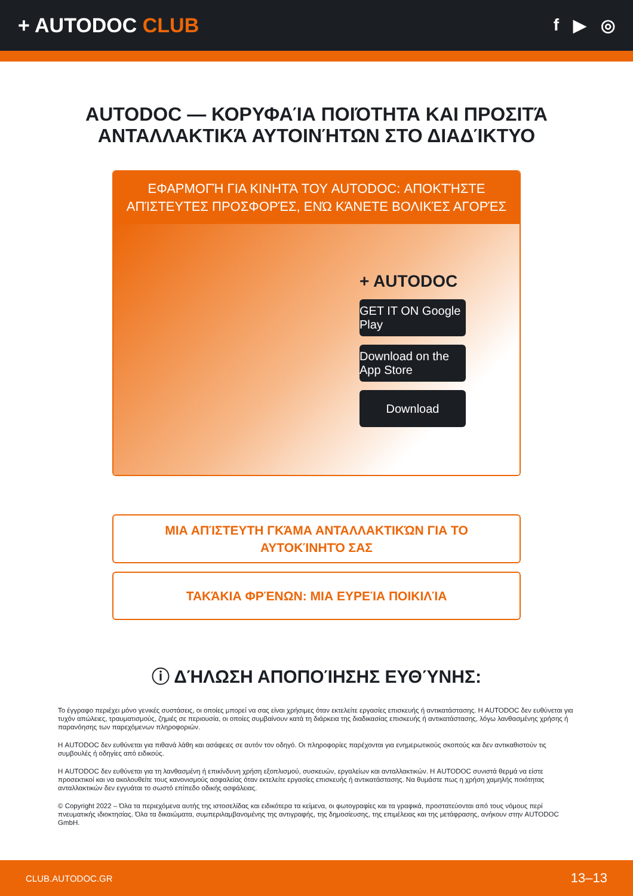+ AUTODOC CLUB
f ▶ ◎
AUTODOC — ΚΟΡΥΦΑΊΑ ΠΟΙΌΤΗΤΑ ΚΑΙ ΠΡΟΣΙΤΆ ΑΝΤΑΛΛΑΚΤΙΚΆ ΑΥΤΟΙΝΉΤΩΝ ΣΤΟ ΔΙΑΔΊΚΤΥΟ
ΕΦΑΡΜΟΓΉ ΓΙΑ ΚΙΝΗΤΆ ΤΟΥ AUTODOC: ΑΠΟΚΤΉΣΤΕ ΑΠΊΣΤΕΥΤΕΣ ΠΡΟΣΦΟΡΈΣ, ΕΝΏ ΚΆΝΕΤΕ ΒΟΛΙΚΈΣ ΑΓΟΡΈΣ
+ AUTODOC
GET IT ON Google Play
Download on the App Store
Download
ΜΙΑ ΑΠΊΣΤΕΥΤΗ ΓΚΆΜΑ ΑΝΤΑΛΛΑΚΤΙΚΏΝ ΓΙΑ ΤΟ ΑΥΤΟΚΊΝΗΤΌ ΣΑΣ
ΤΑΚΆΚΙΑ ΦΡΈΝΩΝ: ΜΙΑ ΕΥΡΕΊΑ ΠΟΙΚΙΛΊΑ
ⓘ ΔΉΛΩΣΗ ΑΠΟΠΟΊΗΣΗΣ ΕΥΘΎΝΗΣ:
Το έγγραφο περιέχει μόνο γενικές συστάσεις, οι οποίες μπορεί να σας είναι χρήσιμες όταν εκτελείτε εργασίες επισκευής ή αντικατάστασης. Η AUTODOC δεν ευθύνεται για τυχόν απώλειες, τραυματισμούς, ζημιές σε περιουσία, οι οποίες συμβαίνουν κατά τη διάρκεια της διαδικασίας επισκευής ή αντικατάστασης, λόγω λανθασμένης χρήσης ή παρανόησης των παρεχόμενων πληροφοριών.
Η AUTODOC δεν ευθύνεται για πιθανά λάθη και ασάφειες σε αυτόν τον οδηγό. Οι πληροφορίες παρέχονται για ενημερωτικούς σκοπούς και δεν αντικαθιστούν τις συμβουλές ή οδηγίες από ειδικούς.
Η AUTODOC δεν ευθύνεται για τη λανθασμένη ή επικίνδυνη χρήση εξοπλισμού, συσκευών, εργαλείων και ανταλλακτικών. Η AUTODOC συνιστά θερμά να είστε προσεκτικοί και να ακολουθείτε τους κανονισμούς ασφαλείας όταν εκτελείτε εργασίες επισκευής ή αντικατάστασης. Να θυμάστε πως η χρήση χαμηλής ποιότητας ανταλλακτικών δεν εγγυάται το σωστό επίπεδο οδικής ασφάλειας.
© Copyright 2022 – Όλα τα περιεχόμενα αυτής της ιστοσελίδας και ειδικότερα τα κείμενα, οι φωτογραφίες και τα γραφικά, προστατεύονται από τους νόμους περί πνευματικής ιδιοκτησίας. Όλα τα δικαιώματα, συμπεριλαμβανομένης της αντιγραφής, της δημοσίευσης, της επιμέλειας και της μετάφρασης, ανήκουν στην AUTODOC GmbH.
CLUB.AUTODOC.GR 13–13